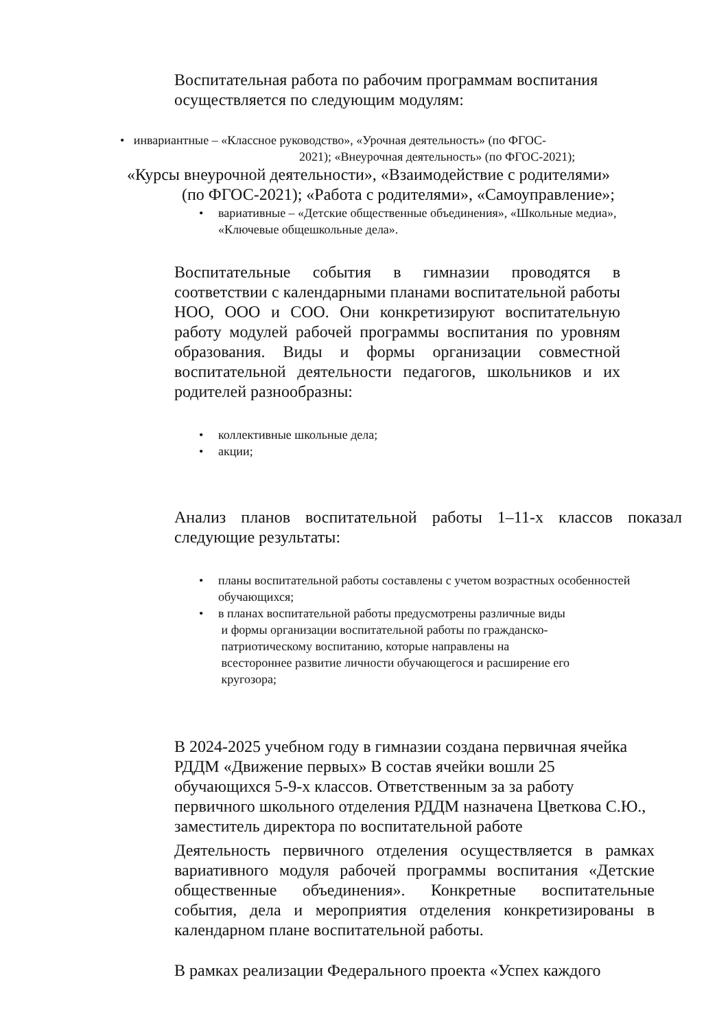Воспитательная работа по рабочим программам воспитания осуществляется по следующим модулям:
• инвариантные – «Классное руководство», «Урочная деятельность» (по ФГОС-
2021); «Внеурочная деятельность» (по ФГОС-2021);
«Курсы внеурочной деятельности», «Взаимодействие с родителями»
(по ФГОС-2021); «Работа с родителями», «Самоуправление»;
• вариативные – «Детские общественные объединения», «Школьные медиа», «Ключевые общешкольные дела».
Воспитательные события в гимназии проводятся в соответствии с календарными планами воспитательной работы НОО, ООО и СОО. Они конкретизируют воспитательную работу модулей рабочей программы воспитания по уровням образования. Виды и формы организации совместной воспитательной деятельности педагогов, школьников и их родителей разнообразны:
• коллективные школьные дела;
• акции;
Анализ планов воспитательной работы 1–11-х классов показал следующие результаты:
• планы воспитательной работы составлены с учетом возрастных особенностей обучающихся;
• в планах воспитательной работы предусмотрены различные виды
и формы организации воспитательной работы по гражданско-
патриотическому воспитанию, которые направлены на
всестороннее развитие личности обучающегося и расширение его
кругозора;
В 2024-2025 учебном году в гимназии создана первичная ячейка
РДДМ «Движение первых» В состав ячейки вошли 25
обучающихся 5-9-х классов. Ответственным за за работу
первичного школьного отделения РДДМ назначена Цветкова С.Ю.,
заместитель директора по воспитательной работе
Деятельность первичного отделения осуществляется в рамках вариативного модуля рабочей программы воспитания «Детские общественные объединения». Конкретные воспитательные события, дела и мероприятия отделения конкретизированы в календарном плане воспитательной работы.
В рамках реализации Федерального проекта «Успех каждого